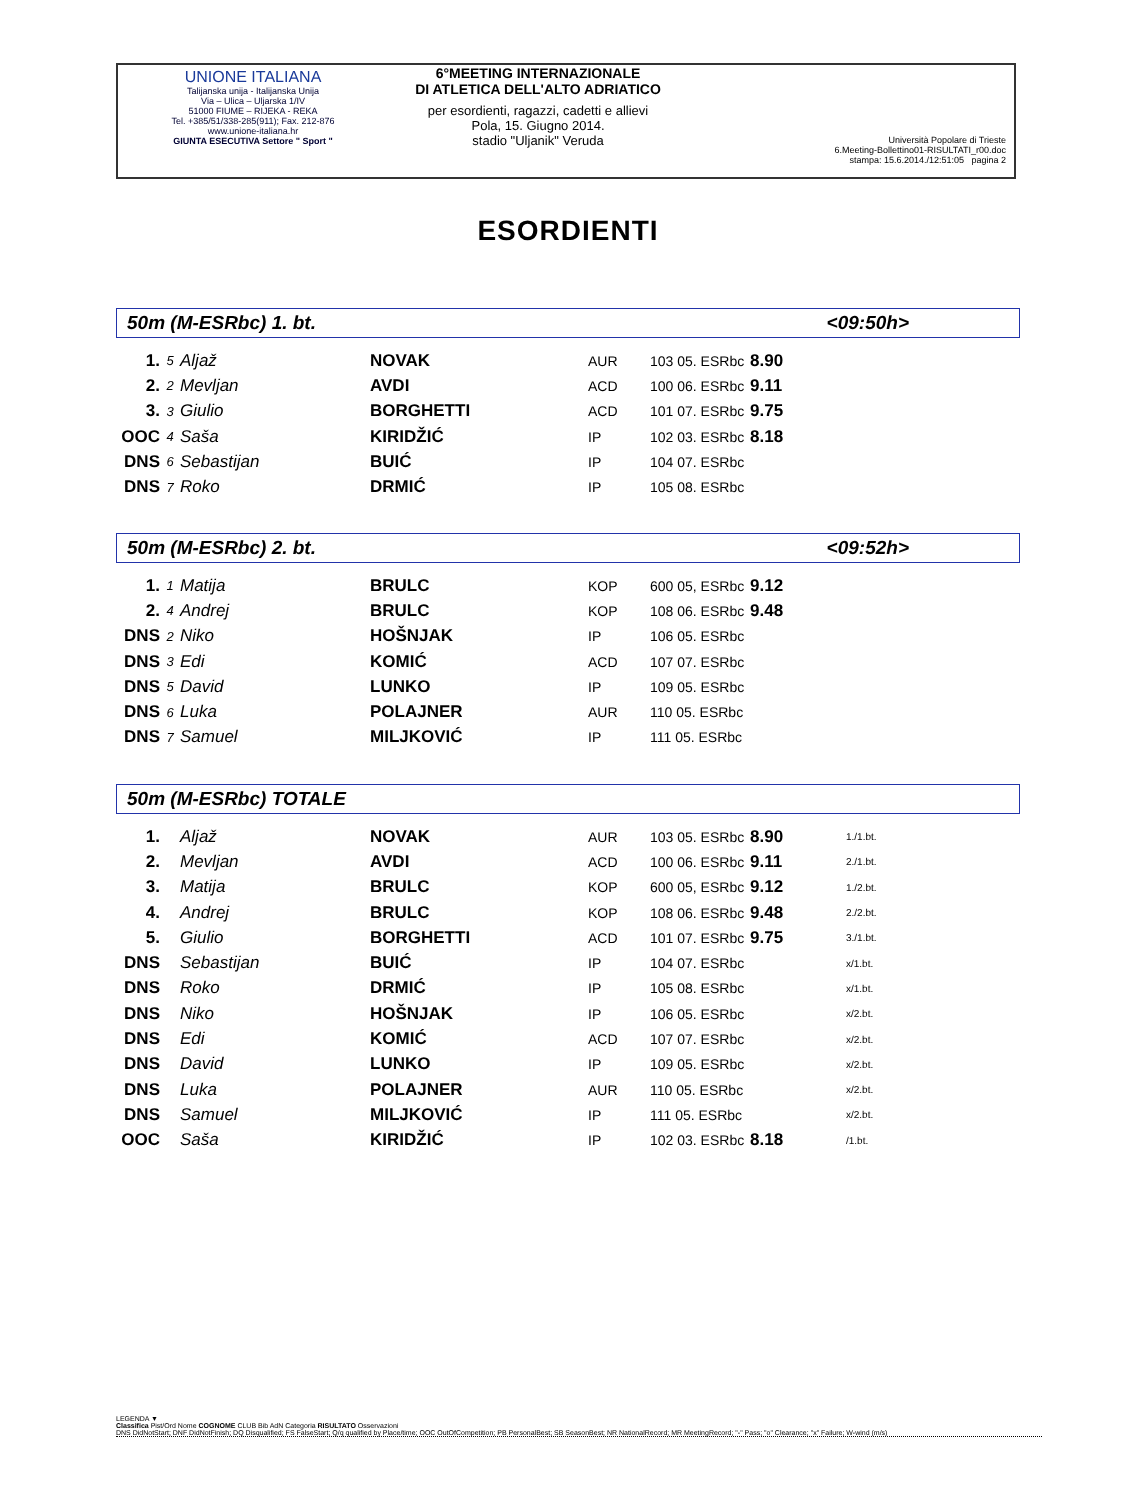UNIONE ITALIANA
Talijanska unija - Italijanska Unija
Via – Ulica – Uljarska 1/IV
51000 FIUME – RIJEKA - REKA
Tel. +385/51/338-285(911); Fax. 212-876
www.unione-italiana.hr
GIUNTA ESECUTIVA Settore " Sport "
6°MEETING INTERNAZIONALE
DI ATLETICA DELL'ALTO ADRIATICO
per esordienti, ragazzi, cadetti e allievi
Pola, 15. Giugno 2014.
stadio "Uljanik" Veruda
Università Popolare di Trieste
6.Meeting-Bollettino01-RISULTATI_r00.doc
stampa: 15.6.2014./12:51:05 pagina 2
ESORDIENTI
50m (M-ESRbc) 1. bt. <09:50h>
| 1. | 5 | Aljaž | NOVAK | AUR | 103 05. ESRbc | 8.90 |
| 2. | 2 | Mevljan | AVDI | ACD | 100 06. ESRbc | 9.11 |
| 3. | 3 | Giulio | BORGHETTI | ACD | 101 07. ESRbc | 9.75 |
| OOC | 4 | Saša | KIRIDŽIĆ | IP | 102 03. ESRbc | 8.18 |
| DNS | 6 | Sebastijan | BUIĆ | IP | 104 07. ESRbc | |
| DNS | 7 | Roko | DRMIĆ | IP | 105 08. ESRbc | |
50m (M-ESRbc) 2. bt. <09:52h>
| 1. | 1 | Matija | BRULC | KOP | 600 05, ESRbc | 9.12 |
| 2. | 4 | Andrej | BRULC | KOP | 108 06. ESRbc | 9.48 |
| DNS | 2 | Niko | HOŠNJAK | IP | 106 05. ESRbc | |
| DNS | 3 | Edi | KOMIĆ | ACD | 107 07. ESRbc | |
| DNS | 5 | David | LUNKO | IP | 109 05. ESRbc | |
| DNS | 6 | Luka | POLAJNER | AUR | 110 05. ESRbc | |
| DNS | 7 | Samuel | MILJKOVIĆ | IP | 111 05. ESRbc | |
50m (M-ESRbc) TOTALE
| 1. | | Aljaž | NOVAK | AUR | 103 05. ESRbc | 8.90 | 1./1.bt. |
| 2. | | Mevljan | AVDI | ACD | 100 06. ESRbc | 9.11 | 2./1.bt. |
| 3. | | Matija | BRULC | KOP | 600 05, ESRbc | 9.12 | 1./2.bt. |
| 4. | | Andrej | BRULC | KOP | 108 06. ESRbc | 9.48 | 2./2.bt. |
| 5. | | Giulio | BORGHETTI | ACD | 101 07. ESRbc | 9.75 | 3./1.bt. |
| DNS | | Sebastijan | BUIĆ | IP | 104 07. ESRbc | | x/1.bt. |
| DNS | | Roko | DRMIĆ | IP | 105 08. ESRbc | | x/1.bt. |
| DNS | | Niko | HOŠNJAK | IP | 106 05. ESRbc | | x/2.bt. |
| DNS | | Edi | KOMIĆ | ACD | 107 07. ESRbc | | x/2.bt. |
| DNS | | David | LUNKO | IP | 109 05. ESRbc | | x/2.bt. |
| DNS | | Luka | POLAJNER | AUR | 110 05. ESRbc | | x/2.bt. |
| DNS | | Samuel | MILJKOVIĆ | IP | 111 05. ESRbc | | x/2.bt. |
| OOC | | Saša | KIRIDŽIĆ | IP | 102 03. ESRbc | 8.18 | /1.bt. |
LEGENDA ▼
Classifica Pist/Ord Nome COGNOME CLUB Bib AdN Categoria RISULTATO Osservazioni
DNS DidNotStart; DNF DidNotFinish; DQ Disqualified; FS FalseStart; Q/q qualified by Place/time; OOC OutOfCompetition; PB PersonalBest; SB SeasonBest; NR NationalRecord; MR MeetingRecord; "-" Pass; "o" Clearance; "x" Failure; W-wind (m/s)